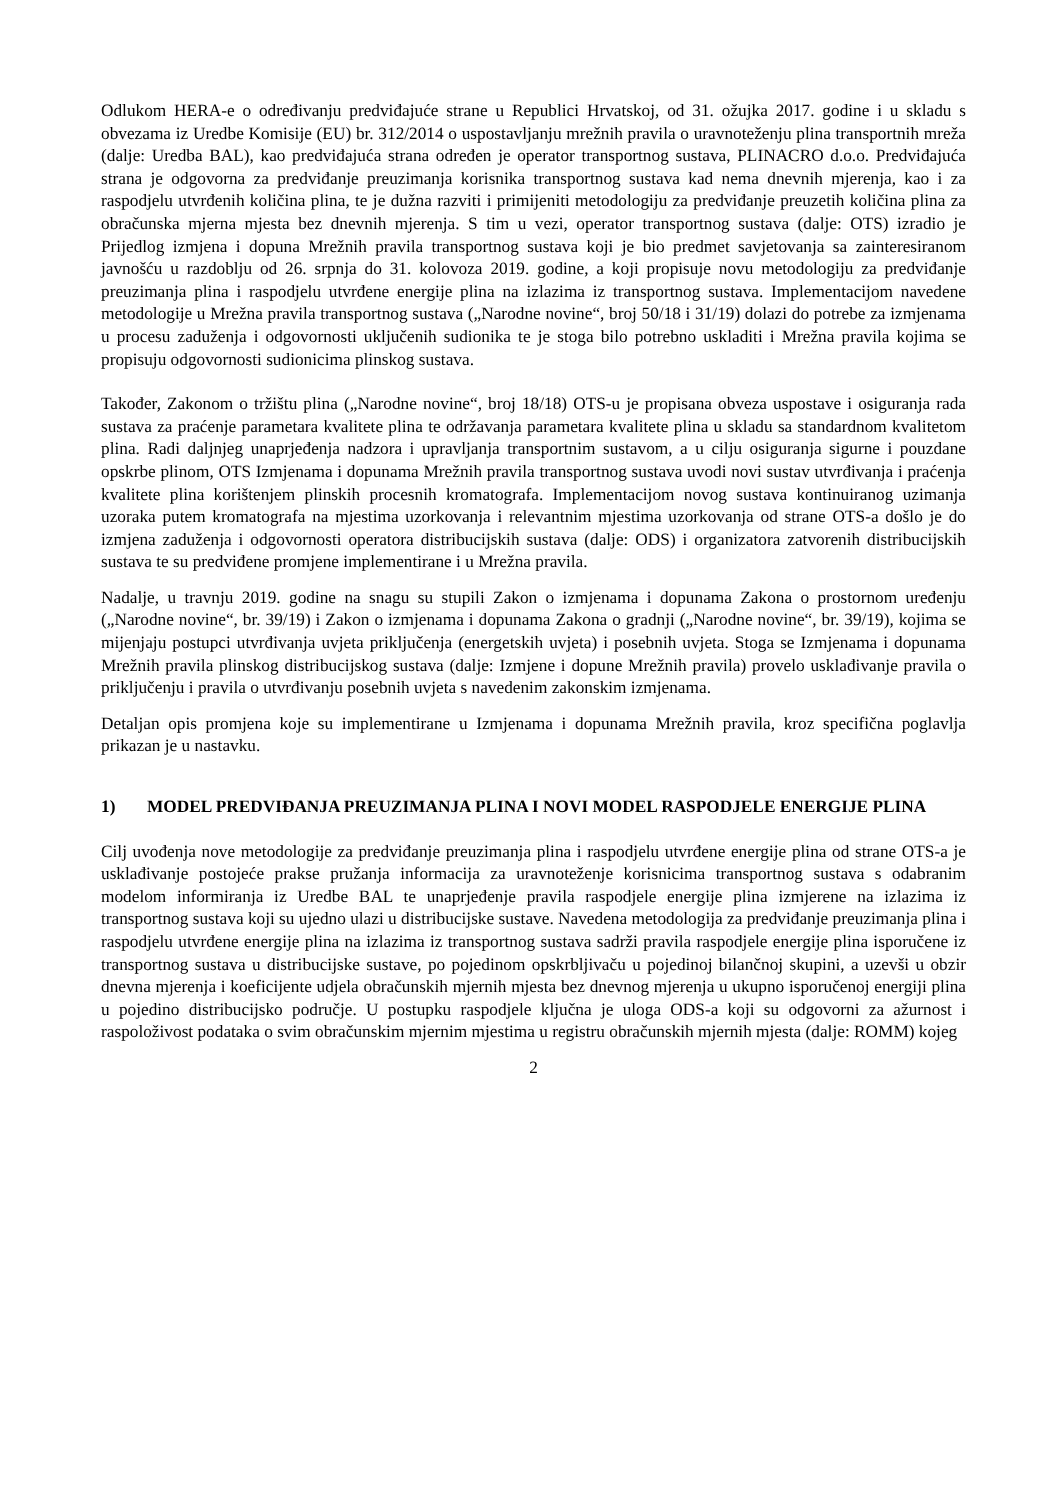Odlukom HERA-e o određivanju predviđajuće strane u Republici Hrvatskoj, od 31. ožujka 2017. godine i u skladu s obvezama iz Uredbe Komisije (EU) br. 312/2014 o uspostavljanju mrežnih pravila o uravnoteženju plina transportnih mreža (dalje: Uredba BAL), kao predviđajuća strana određen je operator transportnog sustava, PLINACRO d.o.o. Predviđajuća strana je odgovorna za predviđanje preuzimanja korisnika transportnog sustava kad nema dnevnih mjerenja, kao i za raspodjelu utvrđenih količina plina, te je dužna razviti i primijeniti metodologiju za predviđanje preuzetih količina plina za obračunska mjerna mjesta bez dnevnih mjerenja. S tim u vezi, operator transportnog sustava (dalje: OTS) izradio je Prijedlog izmjena i dopuna Mrežnih pravila transportnog sustava koji je bio predmet savjetovanja sa zainteresiranom javnošću u razdoblju od 26. srpnja do 31. kolovoza 2019. godine, a koji propisuje novu metodologiju za predviđanje preuzimanja plina i raspodjelu utvrđene energije plina na izlazima iz transportnog sustava. Implementacijom navedene metodologije u Mrežna pravila transportnog sustava („Narodne novine“, broj 50/18 i 31/19) dolazi do potrebe za izmjenama u procesu zaduženja i odgovornosti uključenih sudionika te je stoga bilo potrebno uskladiti i Mrežna pravila kojima se propisuju odgovornosti sudionicima plinskog sustava.
Također, Zakonom o tržištu plina („Narodne novine“, broj 18/18) OTS-u je propisana obveza uspostave i osiguranja rada sustava za praćenje parametara kvalitete plina te održavanja parametara kvalitete plina u skladu sa standardnom kvalitetom plina. Radi daljnjeg unaprjeđenja nadzora i upravljanja transportnim sustavom, a u cilju osiguranja sigurne i pouzdane opskrbe plinom, OTS Izmjenama i dopunama Mrežnih pravila transportnog sustava uvodi novi sustav utvrđivanja i praćenja kvalitete plina korištenjem plinskih procesnih kromatografa. Implementacijom novog sustava kontinuiranog uzimanja uzoraka putem kromatografa na mjestima uzorkovanja i relevantnim mjestima uzorkovanja od strane OTS-a došlo je do izmjena zaduženja i odgovornosti operatora distribucijskih sustava (dalje: ODS) i organizatora zatvorenih distribucijskih sustava te su predviđene promjene implementirane i u Mrežna pravila.
Nadalje, u travnju 2019. godine na snagu su stupili Zakon o izmjenama i dopunama Zakona o prostornom uređenju („Narodne novine“, br. 39/19) i Zakon o izmjenama i dopunama Zakona o gradnji („Narodne novine“, br. 39/19), kojima se mijenjaju postupci utvrđivanja uvjeta priključenja (energetskih uvjeta) i posebnih uvjeta. Stoga se Izmjenama i dopunama Mrežnih pravila plinskog distribucijskog sustava (dalje: Izmjene i dopune Mrežnih pravila) provelo usklađivanje pravila o priključenju i pravila o utvrđivanju posebnih uvjeta s navedenim zakonskim izmjenama.
Detaljan opis promjena koje su implementirane u Izmjenama i dopunama Mrežnih pravila, kroz specifična poglavlja prikazan je u nastavku.
1) MODEL PREDVIĐANJA PREUZIMANJA PLINA I NOVI MODEL RASPODJELE ENERGIJE PLINA
Cilj uvođenja nove metodologije za predviđanje preuzimanja plina i raspodjelu utvrđene energije plina od strane OTS-a je usklađivanje postojeće prakse pružanja informacija za uravnoteženje korisnicima transportnog sustava s odabranim modelom informiranja iz Uredbe BAL te unaprjeđenje pravila raspodjele energije plina izmjerene na izlazima iz transportnog sustava koji su ujedno ulazi u distribucijske sustave. Navedena metodologija za predviđanje preuzimanja plina i raspodjelu utvrđene energije plina na izlazima iz transportnog sustava sadrži pravila raspodjele energije plina isporučene iz transportnog sustava u distribucijske sustave, po pojedinom opskrbljivaču u pojedinoj bilančnoj skupini, a uzevši u obzir dnevna mjerenja i koeficijente udjela obračunskih mjernih mjesta bez dnevnog mjerenja u ukupno isporučenoj energiji plina u pojedino distribucijsko područje. U postupku raspodjele ključna je uloga ODS-a koji su odgovorni za ažurnost i raspoloživost podataka o svim obračunskim mjernim mjestima u registru obračunskih mjernih mjesta (dalje: ROMM) kojeg
2